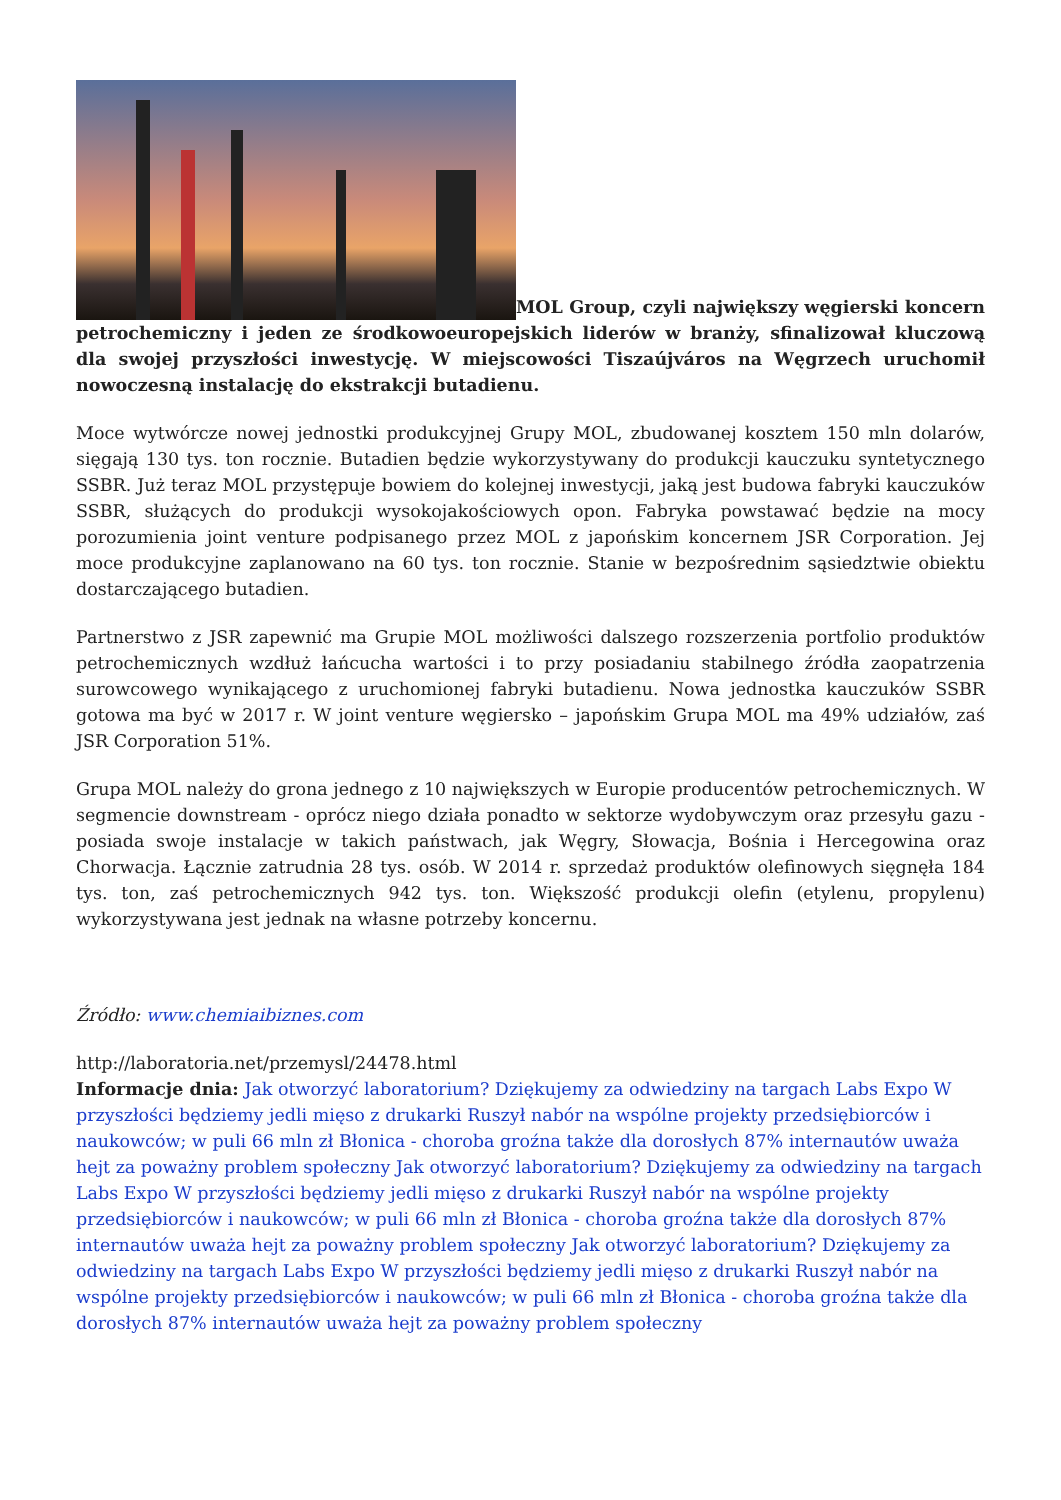MOL Group, czyli największy węgierski koncern petrochemiczny i jeden ze środkowoeuropejskich liderów w branży, sfinalizował kluczową dla swojej przyszłości inwestycję. W miejscowości Tiszaújváros na Węgrzech uruchomił nowoczesną instalację do ekstrakcji butadienu.
Moce wytwórcze nowej jednostki produkcyjnej Grupy MOL, zbudowanej kosztem 150 mln dolarów, sięgają 130 tys. ton rocznie. Butadien będzie wykorzystywany do produkcji kauczuku syntetycznego SSBR. Już teraz MOL przystępuje bowiem do kolejnej inwestycji, jaką jest budowa fabryki kauczuków SSBR, służących do produkcji wysokojakościowych opon. Fabryka powstawać będzie na mocy porozumienia joint venture podpisanego przez MOL z japońskim koncernem JSR Corporation. Jej moce produkcyjne zaplanowano na 60 tys. ton rocznie. Stanie w bezpośrednim sąsiedztwie obiektu dostarczającego butadien.
Partnerstwo z JSR zapewnić ma Grupie MOL możliwości dalszego rozszerzenia portfolio produktów petrochemicznych wzdłuż łańcucha wartości i to przy posiadaniu stabilnego źródła zaopatrzenia surowcowego wynikającego z uruchomionej fabryki butadienu. Nowa jednostka kauczuków SSBR gotowa ma być w 2017 r. W joint venture węgiersko – japońskim Grupa MOL ma 49% udziałów, zaś JSR Corporation 51%.
Grupa MOL należy do grona jednego z 10 największych w Europie producentów petrochemicznych. W segmencie downstream - oprócz niego działa ponadto w sektorze wydobywczym oraz przesyłu gazu - posiada swoje instalacje w takich państwach, jak Węgry, Słowacja, Bośnia i Hercegowina oraz Chorwacja. Łącznie zatrudnia 28 tys. osób. W 2014 r. sprzedaż produktów olefinowych sięgnęła 184 tys. ton, zaś petrochemicznych 942 tys. ton. Większość produkcji olefin (etylenu, propylenu) wykorzystywana jest jednak na własne potrzeby koncernu.
Źródło: www.chemiaibiznes.com
http://laboratoria.net/przemysl/24478.html
Informacje dnia: Jak otworzyć laboratorium? Dziękujemy za odwiedziny na targach Labs Expo W przyszłości będziemy jedli mięso z drukarki Ruszył nabór na wspólne projekty przedsiębiorców i naukowców; w puli 66 mln zł Błonica - choroba groźna także dla dorosłych 87% internautów uważa hejt za poważny problem społeczny Jak otworzyć laboratorium? Dziękujemy za odwiedziny na targach Labs Expo W przyszłości będziemy jedli mięso z drukarki Ruszył nabór na wspólne projekty przedsiębiorców i naukowców; w puli 66 mln zł Błonica - choroba groźna także dla dorosłych 87% internautów uważa hejt za poważny problem społeczny Jak otworzyć laboratorium? Dziękujemy za odwiedziny na targach Labs Expo W przyszłości będziemy jedli mięso z drukarki Ruszył nabór na wspólne projekty przedsiębiorców i naukowców; w puli 66 mln zł Błonica - choroba groźna także dla dorosłych 87% internautów uważa hejt za poważny problem społeczny